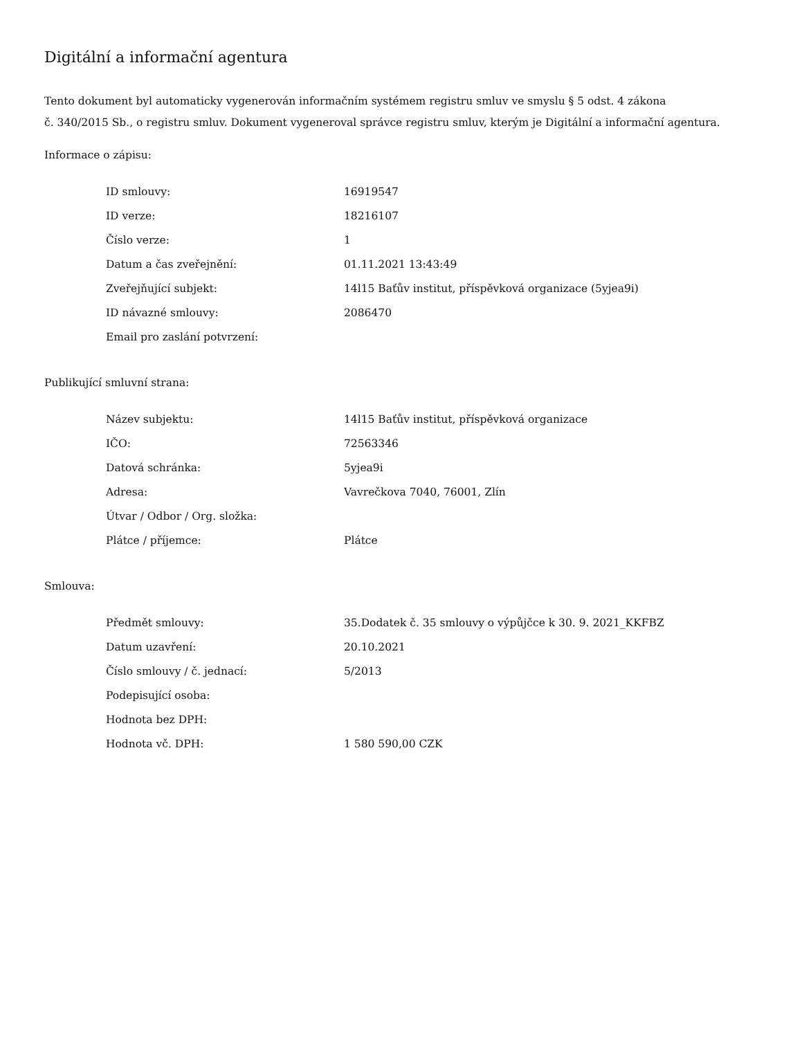Digitální a informační agentura
Tento dokument byl automaticky vygenerován informačním systémem registru smluv ve smyslu § 5 odst. 4 zákona
č. 340/2015 Sb., o registru smluv. Dokument vygeneroval správce registru smluv, kterým je Digitální a informační agentura.
Informace o zápisu:
| ID smlouvy: | 16919547 |
| ID verze: | 18216107 |
| Číslo verze: | 1 |
| Datum a čas zveřejnění: | 01.11.2021 13:43:49 |
| Zveřejňující subjekt: | 14l15 Baťův institut, příspěvková organizace (5yjea9i) |
| ID návazné smlouvy: | 2086470 |
| Email pro zaslání potvrzení: | |
Publikující smluvní strana:
| Název subjektu: | 14l15 Baťův institut, příspěvková organizace |
| IČO: | 72563346 |
| Datová schránka: | 5yjea9i |
| Adresa: | Vavrečkova 7040, 76001, Zlín |
| Útvar / Odbor / Org. složka: | |
| Plátce / příjemce: | Plátce |
Smlouva:
| Předmět smlouvy: | 35.Dodatek č. 35 smlouvy o výpůjčce k 30. 9. 2021_KKFBZ |
| Datum uzavření: | 20.10.2021 |
| Číslo smlouvy / č. jednací: | 5/2013 |
| Podepisující osoba: | |
| Hodnota bez DPH: | |
| Hodnota vč. DPH: | 1 580 590,00 CZK |